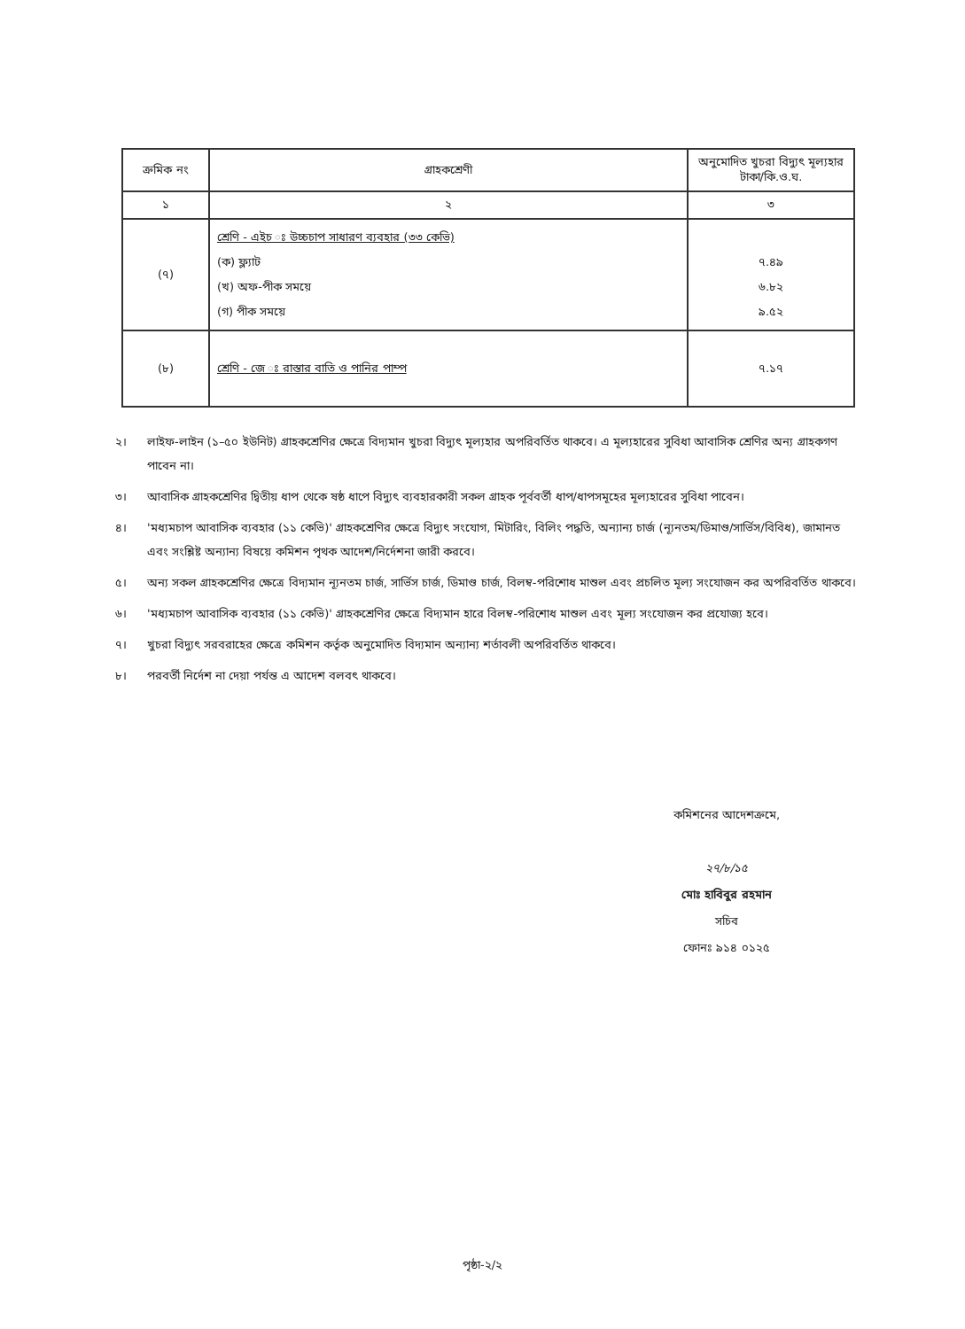| ক্রমিক নং | গ্রাহকশ্রেণী | অনুমোদিত খুচরা বিদ্যুৎ মূল্যহার টাকা/কি.ও.ঘ. |
| --- | --- | --- |
| ১ | ২ | ৩ |
| (৭) | শ্রেণি - এইচ ঃ উচ্চচাপ সাধারণ ব্যবহার (৩৩ কেভি) (ক) ফ্ল্যাট (খ) অফ-পীক সময়ে (গ) পীক সময়ে | ৭.৪৯ ৬.৮২ ৯.৫২ |
| (৮) | শ্রেণি - জে ঃ রাস্তার বাতি ও পানির পাম্প | ৭.১৭ |
২। লাইফ-লাইন (১–৫০ ইউনিট) গ্রাহকশ্রেণির ক্ষেত্রে বিদ্যমান খুচরা বিদ্যুৎ মূল্যহার অপরিবর্তিত থাকবে। এ মূল্যহারের সুবিধা আবাসিক শ্রেণির অন্য গ্রাহকগণ পাবেন না।
৩। আবাসিক গ্রাহকশ্রেণির দ্বিতীয় ধাপ থেকে ষষ্ঠ ধাপে বিদ্যুৎ ব্যবহারকারী সকল গ্রাহক পূর্ববর্তী ধাপ/ধাপসমূহের মূল্যহারের সুবিধা পাবেন।
৪। 'মধ্যমচাপ আবাসিক ব্যবহার (১১ কেভি)' গ্রাহকশ্রেণির ক্ষেত্রে বিদ্যুৎ সংযোগ, মিটারিং, বিলিং পদ্ধতি, অন্যান্য চার্জ (ন্যূনতম/ডিমাণ্ড/সার্ভিস/বিবিধ), জামানত এবং সংশ্লিষ্ট অন্যান্য বিষয়ে কমিশন পৃথক আদেশ/নির্দেশনা জারী করবে।
৫। অন্য সকল গ্রাহকশ্রেণির ক্ষেত্রে বিদ্যমান ন্যূনতম চার্জ, সার্ভিস চার্জ, ডিমাণ্ড চার্জ, বিলম্ব-পরিশোধ মাশুল এবং প্রচলিত মূল্য সংযোজন কর অপরিবর্তিত থাকবে।
৬। 'মধ্যমচাপ আবাসিক ব্যবহার (১১ কেভি)' গ্রাহকশ্রেণির ক্ষেত্রে বিদ্যমান হারে বিলম্ব-পরিশোধ মাশুল এবং মূল্য সংযোজন কর প্রযোজ্য হবে।
৭। খুচরা বিদ্যুৎ সরবরাহের ক্ষেত্রে কমিশন কর্তৃক অনুমোদিত বিদ্যমান অন্যান্য শর্তাবলী অপরিবর্তিত থাকবে।
৮। পরবর্তী নির্দেশ না দেয়া পর্যন্ত এ আদেশ বলবৎ থাকবে।
কমিশনের আদেশক্রমে,
২৭/৮/১৫
মোঃ হাবিবুর রহমান
সচিব
ফোনঃ ৯১৪ ০১২৫
পৃষ্ঠা-২/২